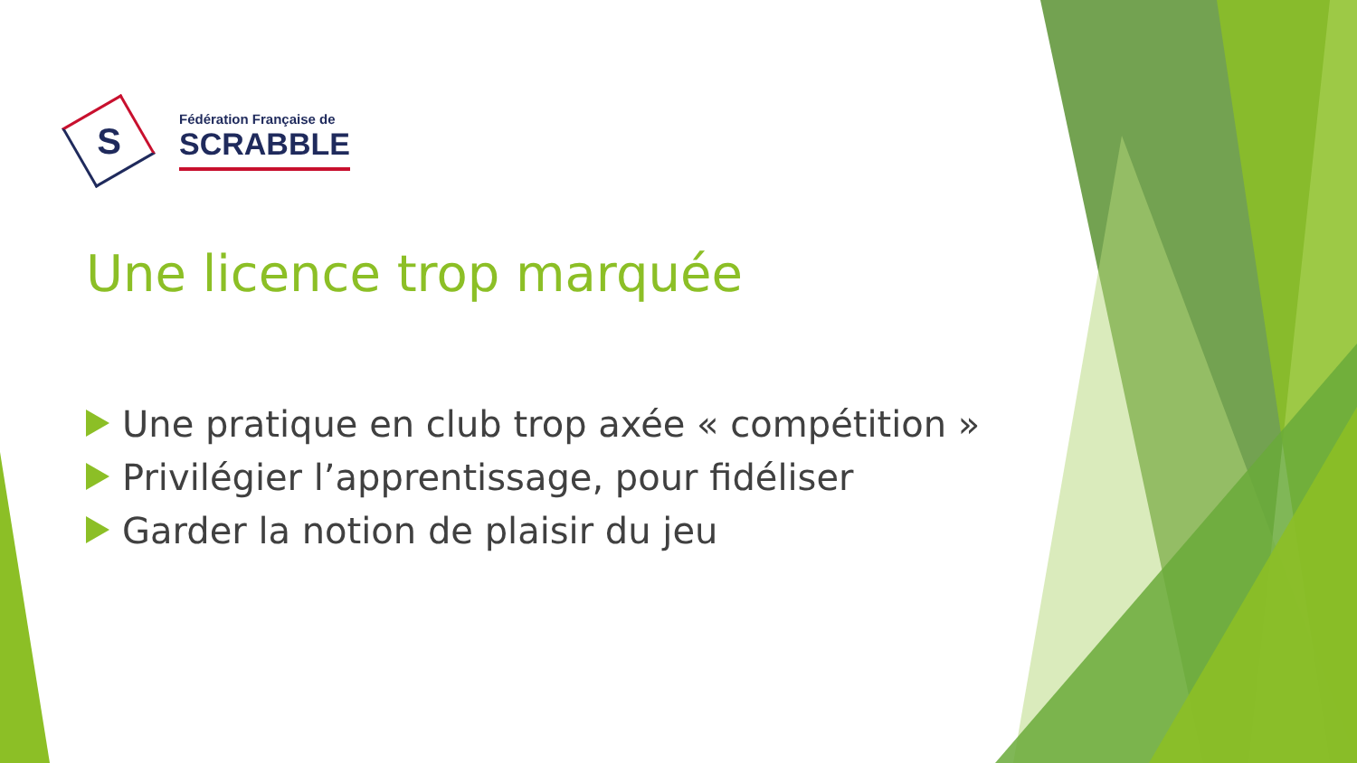S
Fédération Française de
SCRABBLE
Une licence trop marquée
Une pratique en club trop axée « compétition »
Privilégier l’apprentissage, pour fidéliser
Garder la notion de plaisir du jeu